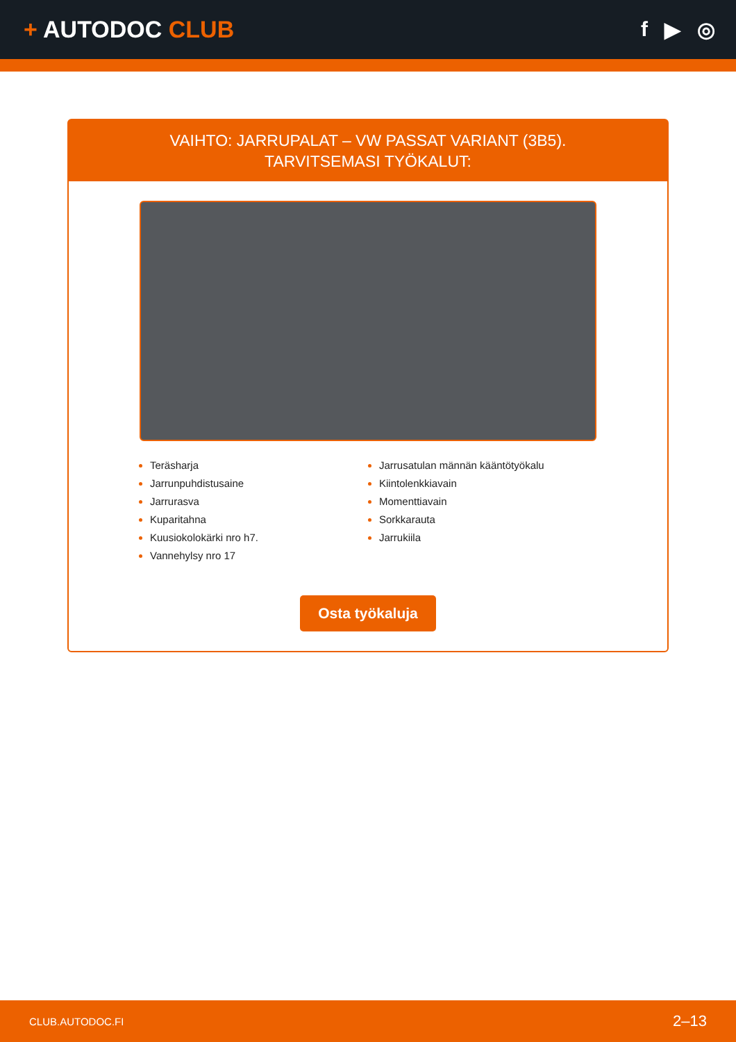+ AUTODOC CLUB
f ▶ ◎
VAIHTO: JARRUPALAT – VW PASSAT VARIANT (3B5).
TARVITSEMASI TYÖKALUT:
Teräsharja
Jarrunpuhdistusaine
Jarrurasva
Kuparitahna
Kuusiokolokärki nro h7.
Vannehylsy nro 17
Jarrusatulan männän kääntötyökalu
Kiintolenkkiavain
Momenttiavain
Sorkkarauta
Jarrukiila
Osta työkaluja
CLUB.AUTODOC.FI 2–13